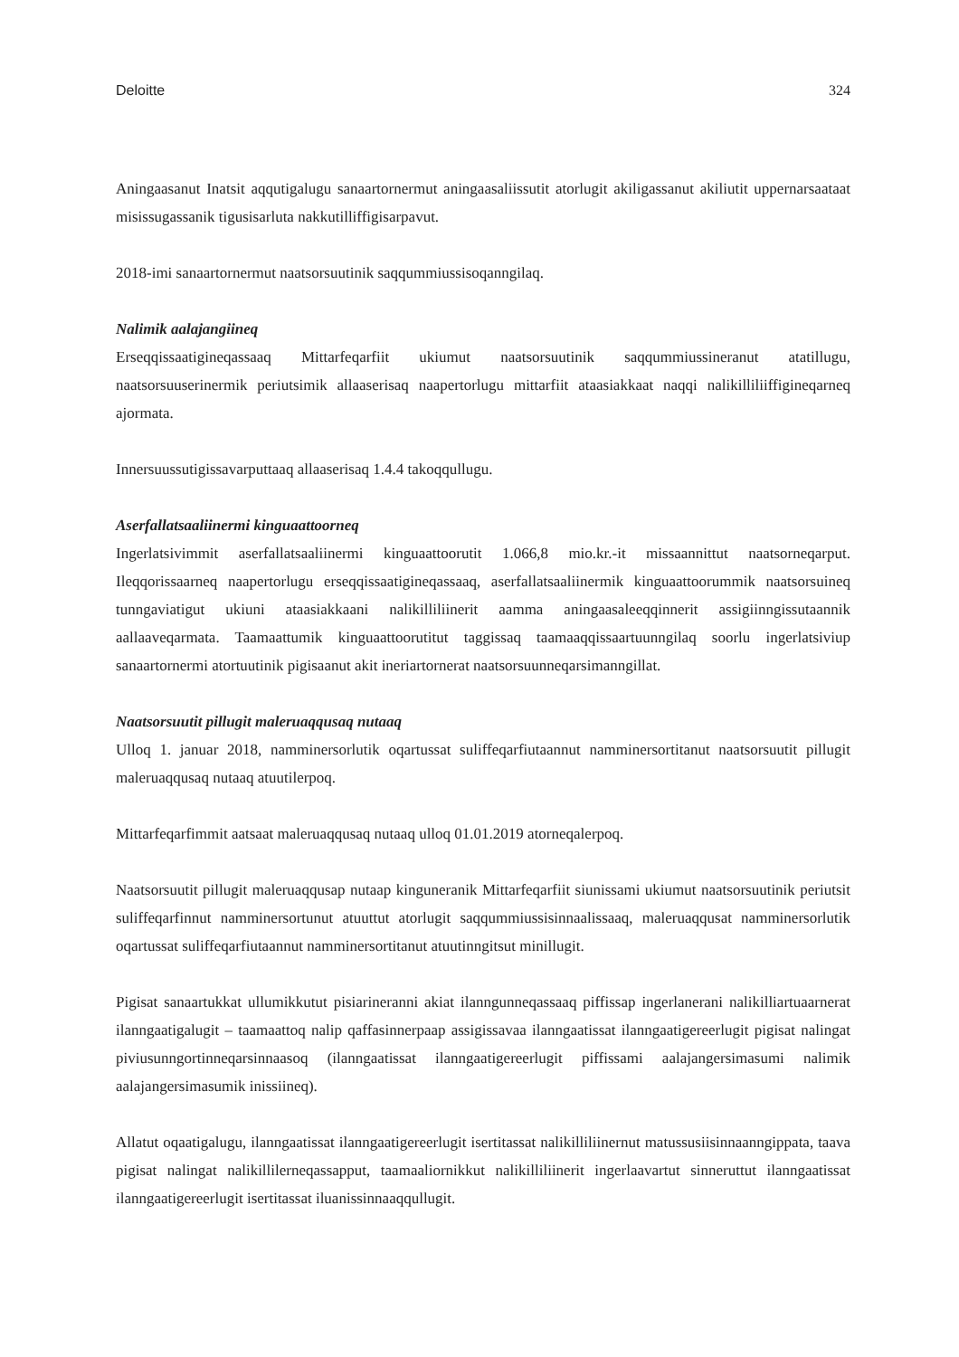Deloitte 324
Aningaasanut Inatsit aqqutigalugu sanaartornermut aningaasaliissutit atorlugit akiligassanut akiliutit uppernarsaataat misissugassanik tigusisarluta nakkutilliffigisarpavut.
2018-imi sanaartornermut naatsorsuutinik saqqummiussisoqanngilaq.
Nalimik aalajangiineq
Erseqqissaatigineqassaaq Mittarfeqarfiit ukiumut naatsorsuutinik saqqummiussineranut atatillugu, naatsorsuuserinermik periutsimik allaaserisaq naapertorlugu mittarfiit ataasiakkaat naqqi nalikilliliiffigineqarneq ajormata.
Innersuussutigissavarputtaaq allaaserisaq 1.4.4 takoqqullugu.
Aserfallatsaaliinermi kinguaattoorneq
Ingerlatsivimmit aserfallatsaaliinermi kinguaattoorutit 1.066,8 mio.kr.-it missaannittut naatsorneqarput. Ileqqorissaarneq naapertorlugu erseqqissaatigineqassaaq, aserfallatsaaliinermik kinguaattoorummik naatsorsuineq tunngaviatigut ukiuni ataasiakkaani nalikilliliinerit aamma aningaasaleeqqinnerit assigiinngissutaannik aallaaveqarmata. Taamaattumik kinguaattoorutitut taggissaq taamaaqqissaartuunngilaq soorlu ingerlatsiviup sanaartornermi atortuutinik pigisaanut akit ineriartornerat naatsorsuunneqarsimanngillat.
Naatsorsuutit pillugit maleruaqqusaq nutaaq
Ulloq 1. januar 2018, namminersorlutik oqartussat suliffeqarfiutaannut namminersortitanut naatsorsuutit pillugit maleruaqqusaq nutaaq atuutilerpoq.
Mittarfeqarfimmit aatsaat maleruaqqusaq nutaaq ulloq 01.01.2019 atorneqalerpoq.
Naatsorsuutit pillugit maleruaqqusap nutaap kinguneranik Mittarfeqarfiit siunissami ukiumut naatsorsuutinik periutsit suliffeqarfinnut namminersortunut atuuttut atorlugit saqqummiussisinnaalissaaq, maleruaqqusat namminersorlutik oqartussat suliffeqarfiutaannut namminersortitanut atuutinngitsut minillugit.
Pigisat sanaartukkat ullumikkutut pisiarineranni akiat ilanngunneqassaaq piffissap ingerlanerani nalikilliartuaarnerat ilanngaatigalugit – taamaattoq nalip qaffasinnerpaap assigissavaa ilanngaatissat ilanngaatigereerlugit pigisat nalingat piviusunngortinneqarsinnaasoq (ilanngaatissat ilanngaatigereerlugit piffissami aalajangersimasumi nalimik aalajangersimasumik inissiineq).
Allatut oqaatigalugu, ilanngaatissat ilanngaatigereerlugit isertitassat nalikilliliinernut matussusiisinnaanngippata, taava pigisat nalingat nalikillilerneqassapput, taamaaliornikkut nalikilliliinerit ingerlaavartut sinneruttut ilanngaatissat ilanngaatigereerlugit isertitassat iluanissinnaaqqullugit.